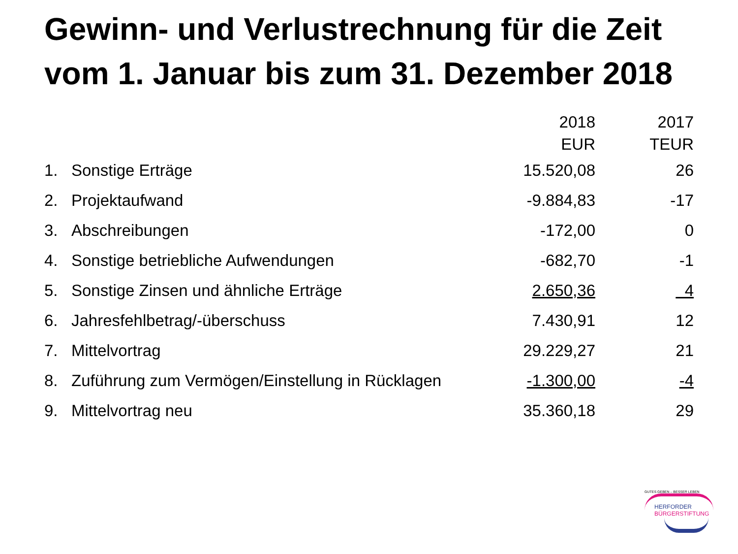Gewinn- und Verlustrechnung für die Zeit
vom 1. Januar bis zum 31. Dezember 2018
| | | 2018 | 2017 |
| --- | --- | --- | --- |
| | | EUR | TEUR |
| 1. | Sonstige Erträge | 15.520,08 | 26 |
| 2. | Projektaufwand | -9.884,83 | -17 |
| 3. | Abschreibungen | -172,00 | 0 |
| 4. | Sonstige betriebliche Aufwendungen | -682,70 | -1 |
| 5. | Sonstige Zinsen und ähnliche Erträge | 2.650,36 | 4 |
| 6. | Jahresfehlbetrag/-überschuss | 7.430,91 | 12 |
| 7. | Mittelvortrag | 29.229,27 | 21 |
| 8. | Zuführung zum Vermögen/Einstellung in Rücklagen | -1.300,00 | -4 |
| 9. | Mittelvortrag neu | 35.360,18 | 29 |
GUTES GEBEN – BESSER LEBEN
HERFORDER
BÜRGERSTIFTUNG